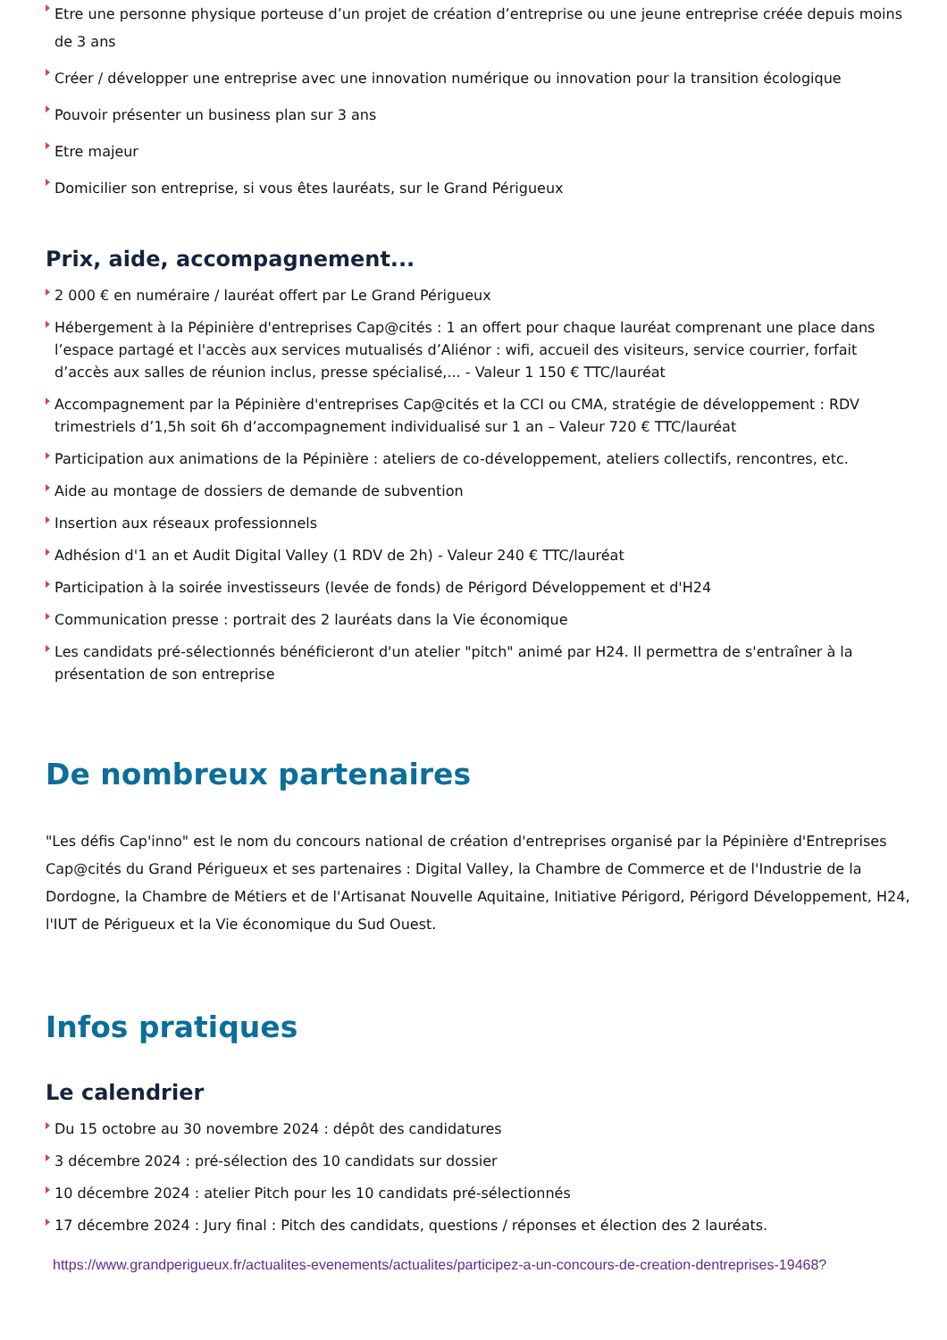Etre une personne physique porteuse d’un projet de création d’entreprise ou une jeune entreprise créée depuis moins de 3 ans
Créer / développer une entreprise avec une innovation numérique ou innovation pour la transition écologique
Pouvoir présenter un business plan sur 3 ans
Etre majeur
Domicilier son entreprise, si vous êtes lauréats, sur le Grand Périgueux
Prix, aide, accompagnement...
2 000 € en numéraire / lauréat offert par Le Grand Périgueux
Hébergement à la Pépinière d'entreprises Cap@cités : 1 an offert pour chaque lauréat comprenant une place dans l’espace partagé et l'accès aux services mutualisés d’Aliénor : wifi, accueil des visiteurs, service courrier, forfait d’accès aux salles de réunion inclus, presse spécialisé,... - Valeur 1 150 € TTC/lauréat
Accompagnement par la Pépinière d'entreprises Cap@cités et la CCI ou CMA, stratégie de développement : RDV trimestriels d’1,5h soit 6h d’accompagnement individualisé sur 1 an – Valeur 720 € TTC/lauréat
Participation aux animations de la Pépinière : ateliers de co-développement, ateliers collectifs, rencontres, etc.
Aide au montage de dossiers de demande de subvention
Insertion aux réseaux professionnels
Adhésion d'1 an et Audit Digital Valley (1 RDV de 2h) - Valeur 240 € TTC/lauréat
Participation à la soirée investisseurs (levée de fonds) de Périgord Développement et d'H24
Communication presse : portrait des 2 lauréats dans la Vie économique
Les candidats pré-sélectionnés bénéficieront d'un atelier "pitch" animé par H24. Il permettra de s'entraîner à la présentation de son entreprise
De nombreux partenaires
"Les défis Cap'inno" est le nom du concours national de création d'entreprises organisé par la Pépinière d'Entreprises Cap@cités du Grand Périgueux et ses partenaires : Digital Valley, la Chambre de Commerce et de l'Industrie de la Dordogne, la Chambre de Métiers et de l'Artisanat Nouvelle Aquitaine, Initiative Périgord, Périgord Développement, H24, l'IUT de Périgueux et la Vie économique du Sud Ouest.
Infos pratiques
Le calendrier
Du 15 octobre au 30 novembre 2024 : dépôt des candidatures
3 décembre 2024 : pré-sélection des 10 candidats sur dossier
10 décembre 2024 : atelier Pitch pour les 10 candidats pré-sélectionnés
17 décembre 2024 : Jury final : Pitch des candidats, questions / réponses et élection des 2 lauréats.
https://www.grandperigueux.fr/actualites-evenements/actualites/participez-a-un-concours-de-creation-dentreprises-19468?